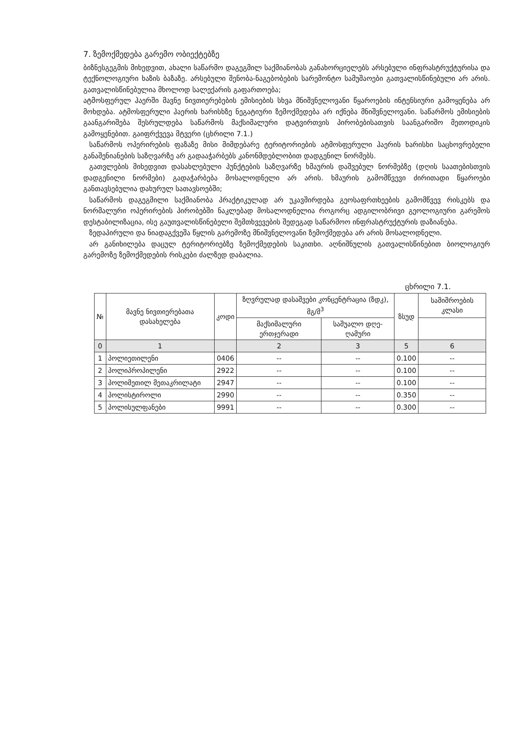7. ზემოქმედება გარემო ობიექტებზე
ბიზნესგეგმის მიხედვით, ახალი საწარმო დაგეგმილ საქმიანობას განახორციელებს არსებული ინფრასტრუქტურისა და ტექნოლოგიური ხაზის ბაზაზე. არსებული შენობა-ნაგებობების სარემონტო სამუშაოები გათვალისწინებული არ არის. გათვალისწინებულია მხოლოდ სალექარის გაფართოება;
ატმოსფერულ ჰაერში მავნე ნივთიერებების ემისიების სხვა მნიშვნელოვანი წყაროების ინტენსიური გამოყენება არ მოხდება. ატმოსფერული ჰაერის ხარისხზე ნეგატიური ზემოქმედება არ იქნება მნიშვნელოვანი. საწარმოს ემისიების გაანგარიშება შესრულდება საწარმოს მაქსიმალური დატვირთვის პირობებისათვის საანგარიშო მეთოდიკის გამოყენებით. გაიფრქვევა მტვერი (ცხრილი 7.1.)
საწარმოს ოპერირების ფაზაზე მისი მიმდებარე ტერიტორიების ატმოსფერული ჰაერის ხარისხი საცხოვრებელი განაშენიანების საზღვარზე არ გადააჭარბებს კანონმდებლობით დადგენილ ნორმებს.
გათვლების მიხედვით დასახლებული პუნქტების საზღვარზე ხმაურის დაშვებულ ნორმებზე (დღის საათებისთვის დადგენილი ნორმები) გადაჭარბება მოსალოდნელი არ არის. ხმაურის გამომწვევი ძირითადი წყაროები განთავსებულია დახურულ სათავსოებში;
საწარმოს დაგეგმილი საქმიანობა პრაქტიკულად არ უკავშირდება გეოსაფრთხეების გამომწვევ რისკებს და ნორმალური ოპერირების პირობებში ნაკლებად მოსალოდნელია როგორც ადგილობრივი გეოლოგიური გარემოს დესტაბილიზაცია, ისე გაუთვალისწინებელი შემთხვევების შედეგად საწარმოო ინფრასტრუქტურის დაზიანება.
ზედაპირული და ნიადაგქვეშა წყლის გარემოზე მნიშვნელოვანი ზემოქმედება არ არის მოსალოდნელი.
არ განიხილება დაცულ ტერიტორიებზე ზემოქმედების საკითხი. აღნიშნულის გათვალისწინებით ბიოლოგიურ გარემოზე ზემოქმედების რისკები ძალზედ დაბალია.
ცხრილი 7.1.
| № | მავნე ნივთიერებათა დასახელება | კოდი | ზღვრულად დასაშვები კონცენტრაცია (ზდკ), მგ/მ<sup>3</sup> | | ზსუდ | საშიშროების კლასი |
| --- | --- | --- | --- | --- | --- | --- |
| | | | მაქსიმალური ერთჯერადი | საშუალო დღე-ღამური | | |
| 0 | 1 | | 2 | 3 | 5 | 6 |
| 1 | პოლიეთილენი | 0406 | -- | -- | 0.100 | -- |
| 2 | პოლიპროპილენი | 2922 | -- | -- | 0.100 | -- |
| 3 | პოლიმეთილ მეთაკრილატი | 2947 | -- | -- | 0.100 | -- |
| 4 | პოლისტიროლი | 2990 | -- | -- | 0.350 | -- |
| 5 | პოლისულფანები | 9991 | -- | -- | 0.300 | -- |